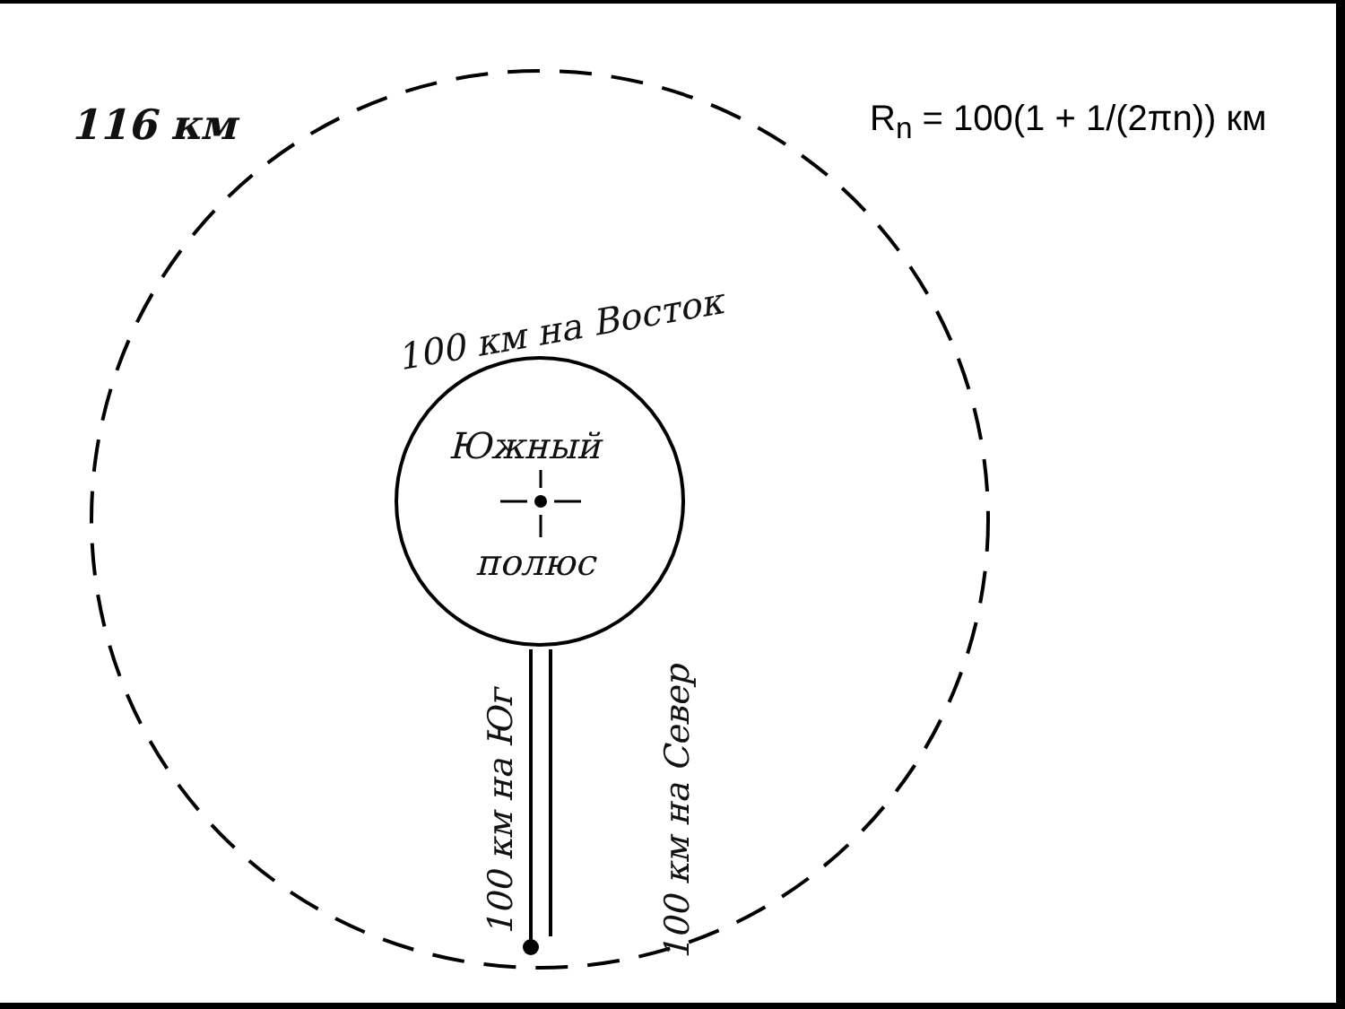116 км
100 км на Восток
Южный
полюс
100 км на Юг 100 км на Север
R<sub>n</sub> = 100(1 + 1/(2πn)) км